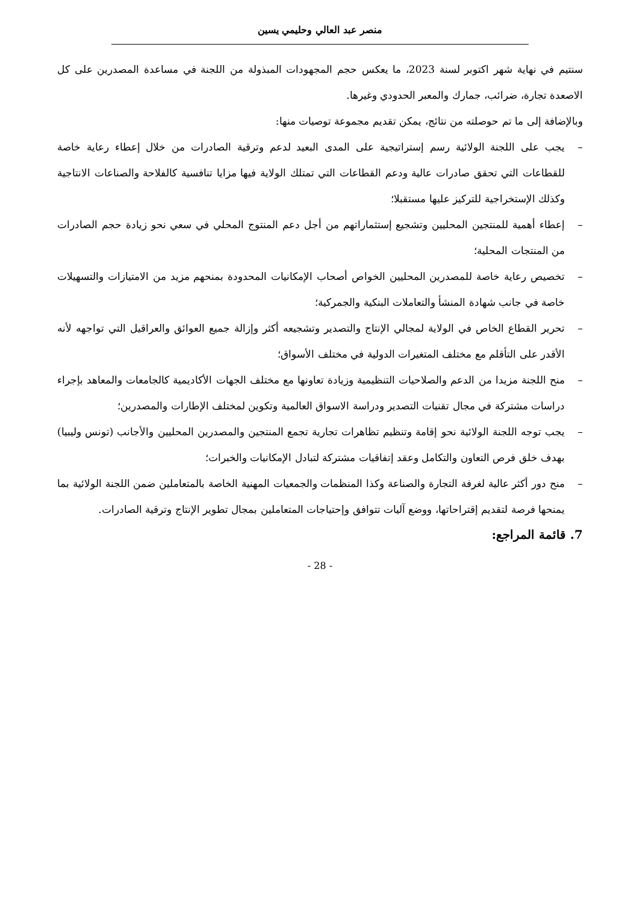منصر عبد العالي وحليمي يسين
سنتيم في نهاية شهر اكتوبر لسنة 2023، ما يعكس حجم المجهودات المبذولة من اللجنة في مساعدة المصدرين على كل الاصعدة تجارة، ضرائب، جمارك والمعبر الحدودي وغيرها.
وبالإضافة إلى ما تم حوصلته من نتائج، يمكن تقديم مجموعة توصيات منها:
– يجب على اللجنة الولائية رسم إستراتيجية على المدى البعيد لدعم وترقية الصادرات من خلال إعطاء رعاية خاصة للقطاعات التي تحقق صادرات عالية ودعم القطاعات التي تمتلك الولاية فيها مزايا تنافسية كالفلاحة والصناعات الانتاجية وكذلك الإستخراجية للتركيز عليها مستقبلا؛
– إعطاء أهمية للمنتجين المحليين وتشجيع إستثماراتهم من أجل دعم المنتوج المحلي في سعي نحو زيادة حجم الصادرات من المنتجات المحلية؛
– تخصيص رعاية خاصة للمصدرين المحليين الخواص أصحاب الإمكانيات المحدودة بمنحهم مزيد من الامتيازات والتسهيلات خاصة في جانب شهادة المنشأ والتعاملات البنكية والجمركية؛
– تحرير القطاع الخاص في الولاية لمجالي الإنتاج والتصدير وتشجيعه أكثر وإزالة جميع العوائق والعراقيل التي تواجهه لأنه الأقدر على التأقلم مع مختلف المتغيرات الدولية في مختلف الأسواق؛
– منح اللجنة مزيدا من الدعم والصلاحيات التنظيمية وزيادة تعاونها مع مختلف الجهات الأكاديمية كالجامعات والمعاهد بإجراء دراسات مشتركة في مجال تقنيات التصدير ودراسة الاسواق العالمية وتكوين لمختلف الإطارات والمصدرين؛
– يجب توجه اللجنة الولائية نحو إقامة وتنظيم تظاهرات تجارية تجمع المنتجين والمصدرين المحليين والأجانب (تونس وليبيا) بهدف خلق فرص التعاون والتكامل وعقد إتفاقيات مشتركة لتبادل الإمكانيات والخبرات؛
– منح دور أكثر عالية لغرفة التجارة والصناعة وكذا المنظمات والجمعيات المهنية الخاصة بالمتعاملين ضمن اللجنة الولائية بما يمنحها فرصة لتقديم إقتراحاتها، ووضع آليات تتوافق وإحتياجات المتعاملين بمجال تطوير الإنتاج وترقية الصادرات.
7. قائمة المراجع:
- 28 -